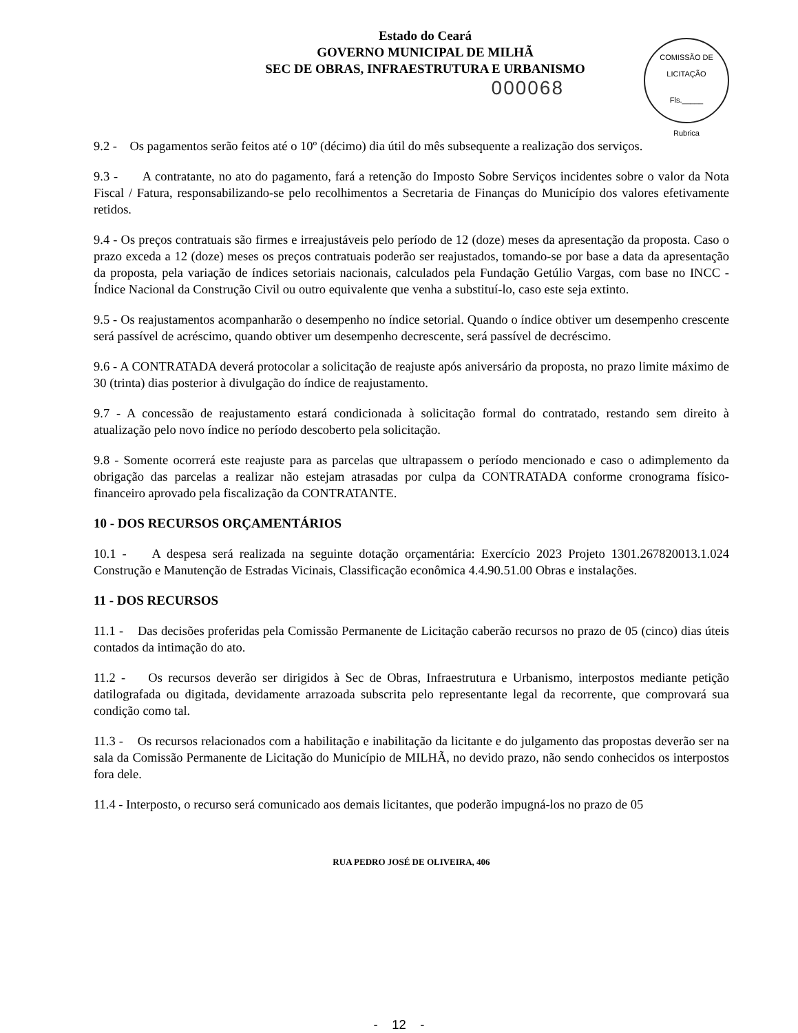Estado do Ceará
GOVERNO MUNICIPAL DE MILHÃ
SEC DE OBRAS, INFRAESTRUTURA E URBANISMO
COMISSÃO DE LICITAÇÃO
Fls._____
Rubrica
000068
9.2 - Os pagamentos serão feitos até o 10º (décimo) dia útil do mês subsequente a realização dos serviços.
9.3 - A contratante, no ato do pagamento, fará a retenção do Imposto Sobre Serviços incidentes sobre o valor da Nota Fiscal / Fatura, responsabilizando-se pelo recolhimentos a Secretaria de Finanças do Município dos valores efetivamente retidos.
9.4 - Os preços contratuais são firmes e irreajustáveis pelo período de 12 (doze) meses da apresentação da proposta. Caso o prazo exceda a 12 (doze) meses os preços contratuais poderão ser reajustados, tomando-se por base a data da apresentação da proposta, pela variação de índices setoriais nacionais, calculados pela Fundação Getúlio Vargas, com base no INCC - Índice Nacional da Construção Civil ou outro equivalente que venha a substituí-lo, caso este seja extinto.
9.5 - Os reajustamentos acompanharão o desempenho no índice setorial. Quando o índice obtiver um desempenho crescente será passível de acréscimo, quando obtiver um desempenho decrescente, será passível de decréscimo.
9.6 - A CONTRATADA deverá protocolar a solicitação de reajuste após aniversário da proposta, no prazo limite máximo de 30 (trinta) dias posterior à divulgação do índice de reajustamento.
9.7 - A concessão de reajustamento estará condicionada à solicitação formal do contratado, restando sem direito à atualização pelo novo índice no período descoberto pela solicitação.
9.8 - Somente ocorrerá este reajuste para as parcelas que ultrapassem o período mencionado e caso o adimplemento da obrigação das parcelas a realizar não estejam atrasadas por culpa da CONTRATADA conforme cronograma físico-financeiro aprovado pela fiscalização da CONTRATANTE.
10 - DOS RECURSOS ORÇAMENTÁRIOS
10.1 - A despesa será realizada na seguinte dotação orçamentária: Exercício 2023 Projeto 1301.267820013.1.024 Construção e Manutenção de Estradas Vicinais, Classificação econômica 4.4.90.51.00 Obras e instalações.
11 - DOS RECURSOS
11.1 - Das decisões proferidas pela Comissão Permanente de Licitação caberão recursos no prazo de 05 (cinco) dias úteis contados da intimação do ato.
11.2 - Os recursos deverão ser dirigidos à Sec de Obras, Infraestrutura e Urbanismo, interpostos mediante petição datilografada ou digitada, devidamente arrazoada subscrita pelo representante legal da recorrente, que comprovará sua condição como tal.
11.3 - Os recursos relacionados com a habilitação e inabilitação da licitante e do julgamento das propostas deverão ser na sala da Comissão Permanente de Licitação do Município de MILHÃ, no devido prazo, não sendo conhecidos os interpostos fora dele.
11.4 - Interposto, o recurso será comunicado aos demais licitantes, que poderão impugná-los no prazo de 05
RUA PEDRO JOSÉ DE OLIVEIRA, 406
- 12 -